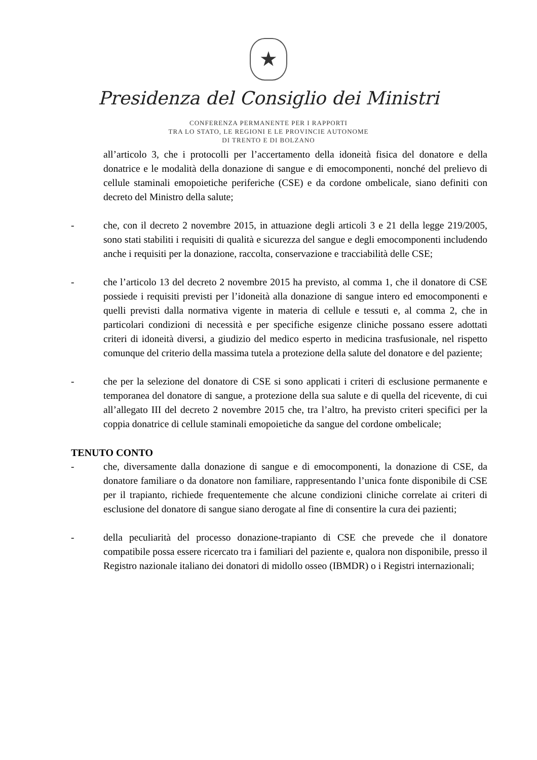★
Presidenza del Consiglio dei Ministri
CONFERENZA PERMANENTE PER I RAPPORTI
TRA LO STATO, LE REGIONI E LE PROVINCIE AUTONOME
DI TRENTO E DI BOLZANO
all’articolo 3, che i protocolli per l’accertamento della idoneità fisica del donatore e della donatrice e le modalità della donazione di sangue e di emocomponenti, nonché del prelievo di cellule staminali emopoietiche periferiche (CSE) e da cordone ombelicale, siano definiti con decreto del Ministro della salute;
- che, con il decreto 2 novembre 2015, in attuazione degli articoli 3 e 21 della legge 219/2005, sono stati stabiliti i requisiti di qualità e sicurezza del sangue e degli emocomponenti includendo anche i requisiti per la donazione, raccolta, conservazione e tracciabilità delle CSE;
- che l’articolo 13 del decreto 2 novembre 2015 ha previsto, al comma 1, che il donatore di CSE possiede i requisiti previsti per l’idoneità alla donazione di sangue intero ed emocomponenti e quelli previsti dalla normativa vigente in materia di cellule e tessuti e, al comma 2, che in particolari condizioni di necessità e per specifiche esigenze cliniche possano essere adottati criteri di idoneità diversi, a giudizio del medico esperto in medicina trasfusionale, nel rispetto comunque del criterio della massima tutela a protezione della salute del donatore e del paziente;
- che per la selezione del donatore di CSE si sono applicati i criteri di esclusione permanente e temporanea del donatore di sangue, a protezione della sua salute e di quella del ricevente, di cui all’allegato III del decreto 2 novembre 2015 che, tra l’altro, ha previsto criteri specifici per la coppia donatrice di cellule staminali emopoietiche da sangue del cordone ombelicale;
TENUTO CONTO
- che, diversamente dalla donazione di sangue e di emocomponenti, la donazione di CSE, da donatore familiare o da donatore non familiare, rappresentando l’unica fonte disponibile di CSE per il trapianto, richiede frequentemente che alcune condizioni cliniche correlate ai criteri di esclusione del donatore di sangue siano derogate al fine di consentire la cura dei pazienti;
- della peculiarità del processo donazione-trapianto di CSE che prevede che il donatore compatibile possa essere ricercato tra i familiari del paziente e, qualora non disponibile, presso il Registro nazionale italiano dei donatori di midollo osseo (IBMDR) o i Registri internazionali;